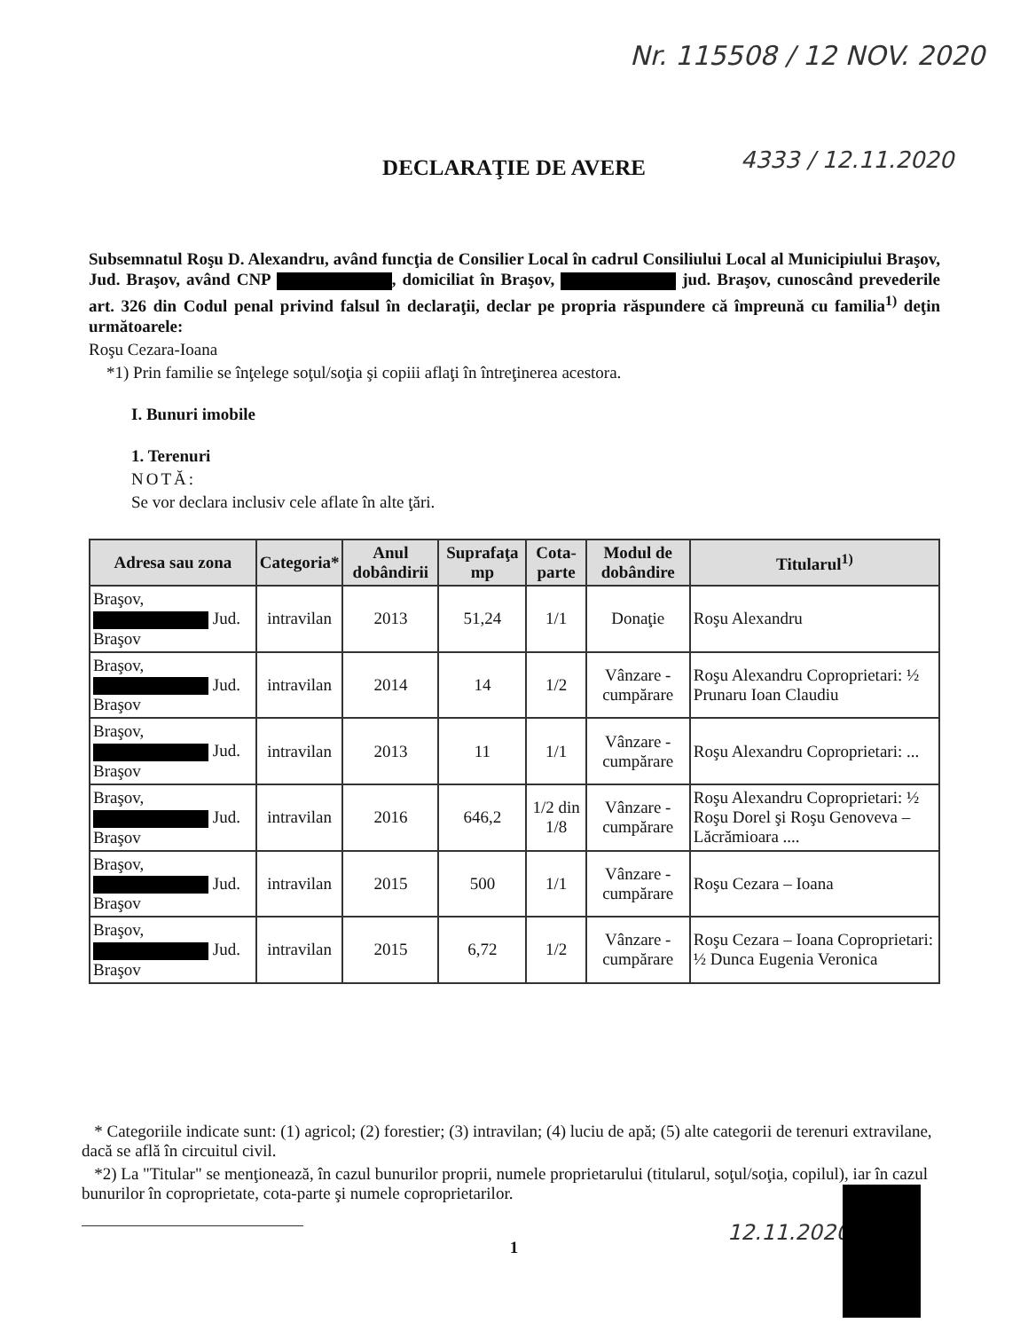Nr. 115508 / 12 NOV. 2020
DECLARAŢIE DE AVERE 4333 / 12.11.2020
Subsemnatul Roşu D. Alexandru, având funcţia de Consilier Local în cadrul Consiliului Local al Municipiului Braşov, Jud. Braşov, având CNP , domiciliat în Braşov, jud. Braşov, cunoscând prevederile art. 326 din Codul penal privind falsul în declaraţii, declar pe propria răspundere că împreună cu familia<sup>1)</sup> deţin următoarele:
Roşu Cezara-Ioana
*1) Prin familie se înţelege soţul/soţia şi copiii aflaţi în întreţinerea acestora.
I. Bunuri imobile
1. Terenuri
NOTĂ:
Se vor declara inclusiv cele aflate în alte ţări.
| Adresa sau zona | Categoria* | Anul dobândirii | Suprafaţa mp | Cota-parte | Modul de dobândire | Titularul<sup>1)</sup> |
| --- | --- | --- | --- | --- | --- | --- |
| Braşov, Jud. Braşov | intravilan | 2013 | 51,24 | 1/1 | Donaţie | Roşu Alexandru |
| Braşov, Jud. Braşov | intravilan | 2014 | 14 | 1/2 | Vânzare - cumpărare | Roşu Alexandru Coproprietari: ½ Prunaru Ioan Claudiu |
| Braşov, Jud. Braşov | intravilan | 2013 | 11 | 1/1 | Vânzare - cumpărare | Roşu Alexandru Coproprietari: ... |
| Braşov, Jud. Braşov | intravilan | 2016 | 646,2 | 1/2 din 1/8 | Vânzare - cumpărare | Roşu Alexandru Coproprietari: ½ Roşu Dorel şi Roşu Genoveva – Lăcrămioara .... |
| Braşov, Jud. Braşov | intravilan | 2015 | 500 | 1/1 | Vânzare - cumpărare | Roşu Cezara – Ioana |
| Braşov, Jud. Braşov | intravilan | 2015 | 6,72 | 1/2 | Vânzare - cumpărare | Roşu Cezara – Ioana Coproprietari: ½ Dunca Eugenia Veronica |
* Categoriile indicate sunt: (1) agricol; (2) forestier; (3) intravilan; (4) luciu de apă; (5) alte categorii de terenuri extravilane, dacă se află în circuitul civil.
*2) La "Titular" se menţionează, în cazul bunurilor proprii, numele proprietarului (titularul, soţul/soţia, copilul), iar în cazul bunurilor în coproprietate, cota-parte şi numele coproprietarilor.
12.11.2020
1